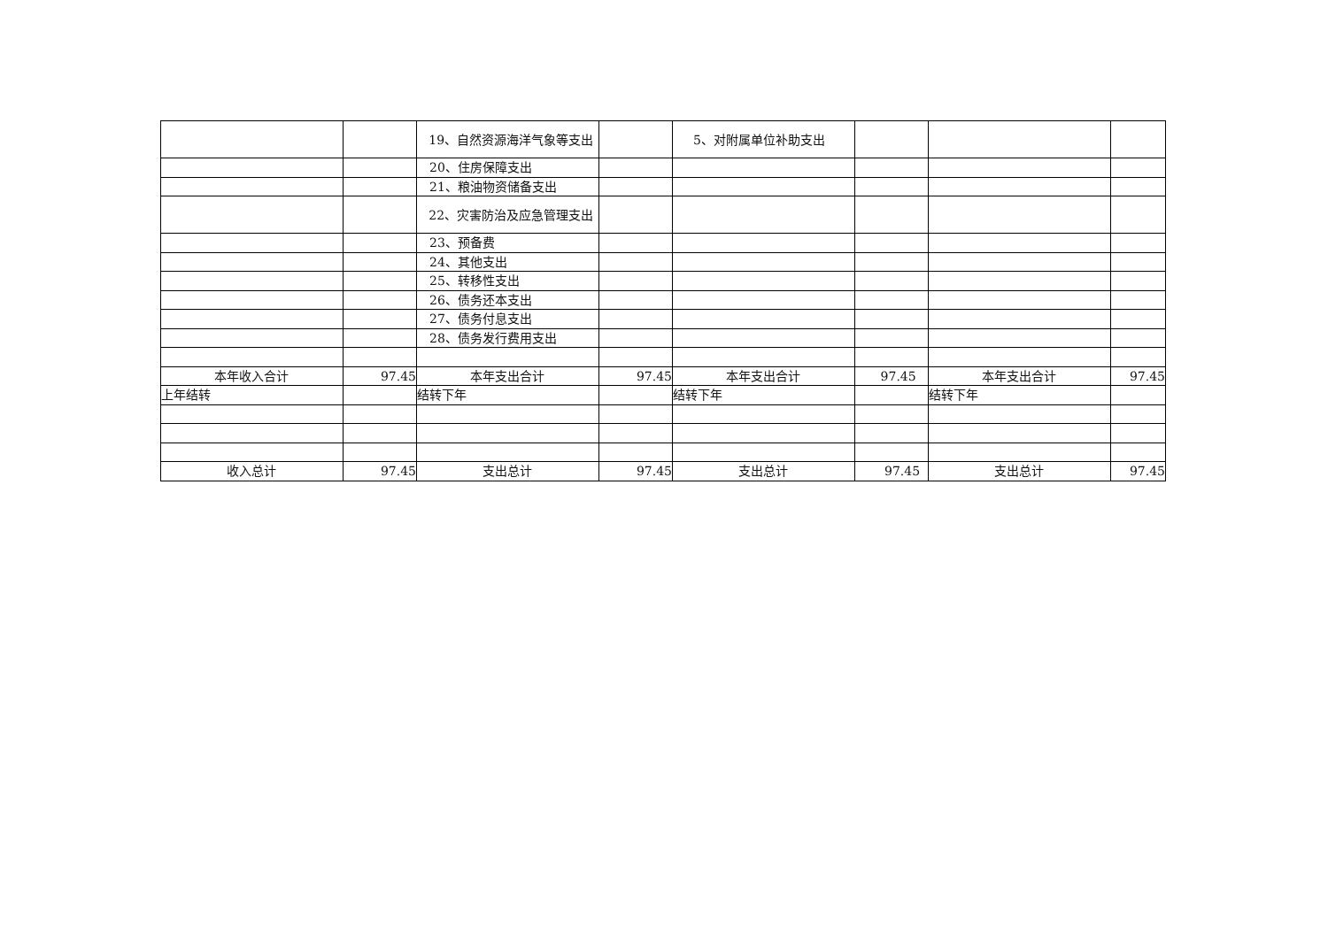| | | 19、自然资源海洋气象等支出 | | 5、对附属单位补助支出 | | | |
| | | 20、住房保障支出 | | | | | |
| | | 21、粮油物资储备支出 | | | | | |
| | | 22、灾害防治及应急管理支出 | | | | | |
| | | 23、预备费 | | | | | |
| | | 24、其他支出 | | | | | |
| | | 25、转移性支出 | | | | | |
| | | 26、债务还本支出 | | | | | |
| | | 27、债务付息支出 | | | | | |
| | | 28、债务发行费用支出 | | | | | |
| 本年收入合计 | 97.45 | 本年支出合计 | 97.45 | 本年支出合计 | 97.45 | 本年支出合计 | 97.45 |
| 上年结转 | | 结转下年 | | 结转下年 | | 结转下年 | |
| 收入总计 | 97.45 | 支出总计 | 97.45 | 支出总计 | 97.45 | 支出总计 | 97.45 |